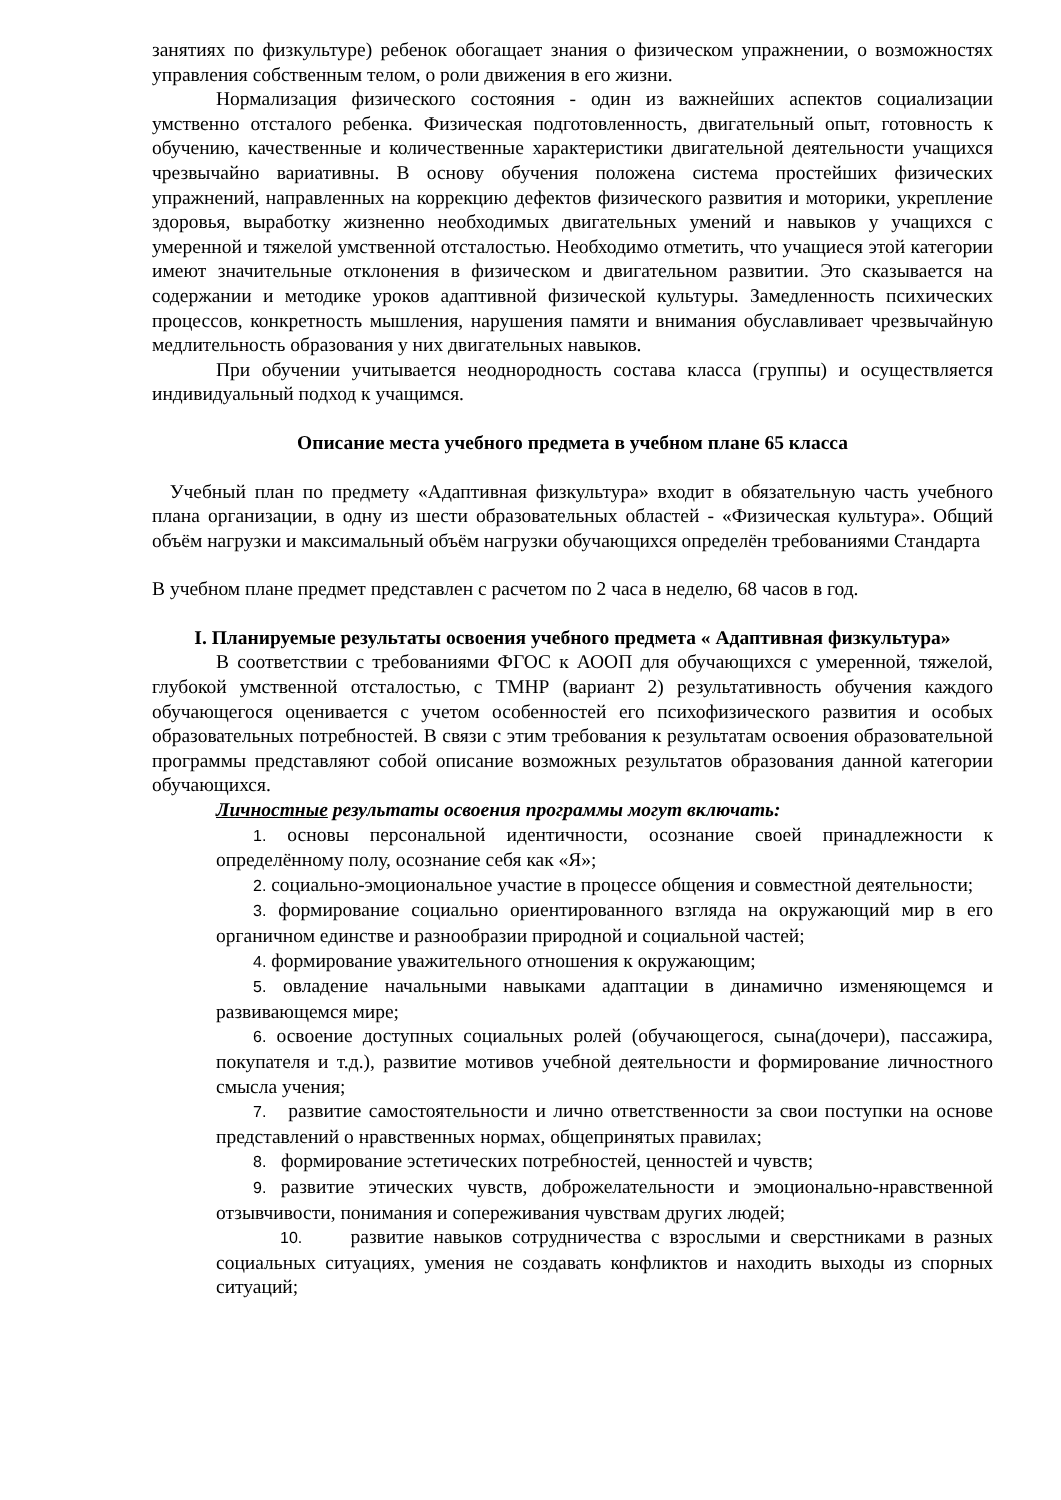занятиях по физкультуре) ребенок обогащает знания о физическом упражнении, о возможностях управления собственным телом, о роли движения в его жизни.
Нормализация физического состояния - один из важнейших аспектов социализации умственно отсталого ребенка. Физическая подготовленность, двигательный опыт, готовность к обучению, качественные и количественные характеристики двигательной деятельности учащихся чрезвычайно вариативны. В основу обучения положена система простейших физических упражнений, направленных на коррекцию дефектов физического развития и моторики, укрепление здоровья, выработку жизненно необходимых двигательных умений и навыков у учащихся с умеренной и тяжелой умственной отсталостью. Необходимо отметить, что учащиеся этой категории имеют значительные отклонения в физическом и двигательном развитии. Это сказывается на содержании и методике уроков адаптивной физической культуры. Замедленность психических процессов, конкретность мышления, нарушения памяти и внимания обуславливает чрезвычайную медлительность образования у них двигательных навыков.
При обучении учитывается неоднородность состава класса (группы) и осуществляется индивидуальный подход к учащимся.
Описание места учебного предмета в учебном плане 65 класса
Учебный план по предмету «Адаптивная физкультура» входит в обязательную часть учебного плана организации, в одну из шести образовательных областей - «Физическая культура». Общий объём нагрузки и максимальный объём нагрузки обучающихся определён требованиями Стандарта
В учебном плане предмет представлен с расчетом по 2 часа в неделю, 68 часов в год.
I. Планируемые результаты освоения учебного предмета « Адаптивная физкультура»
В соответствии с требованиями ФГОС к АООП для обучающихся с умеренной, тяжелой, глубокой умственной отсталостью, с ТМНР (вариант 2) результативность обучения каждого обучающегося оценивается с учетом особенностей его психофизического развития и особых образовательных потребностей. В связи с этим требования к результатам освоения образовательной программы представляют собой описание возможных результатов образования данной категории обучающихся.
Личностные результаты освоения программы могут включать:
1. основы персональной идентичности, осознание своей принадлежности к определённому полу, осознание себя как «Я»;
2. социально-эмоциональное участие в процессе общения и совместной деятельности;
3. формирование социально ориентированного взгляда на окружающий мир в его органичном единстве и разнообразии природной и социальной частей;
4. формирование уважительного отношения к окружающим;
5. овладение начальными навыками адаптации в динамично изменяющемся и развивающемся мире;
6. освоение доступных социальных ролей (обучающегося, сына(дочери), пассажира, покупателя и т.д.), развитие мотивов учебной деятельности и формирование личностного смысла учения;
7. развитие самостоятельности и лично ответственности за свои поступки на основе представлений о нравственных нормах, общепринятых правилах;
8. формирование эстетических потребностей, ценностей и чувств;
9. развитие этических чувств, доброжелательности и эмоционально-нравственной отзывчивости, понимания и сопереживания чувствам других людей;
10. развитие навыков сотрудничества с взрослыми и сверстниками в разных социальных ситуациях, умения не создавать конфликтов и находить выходы из спорных ситуаций;